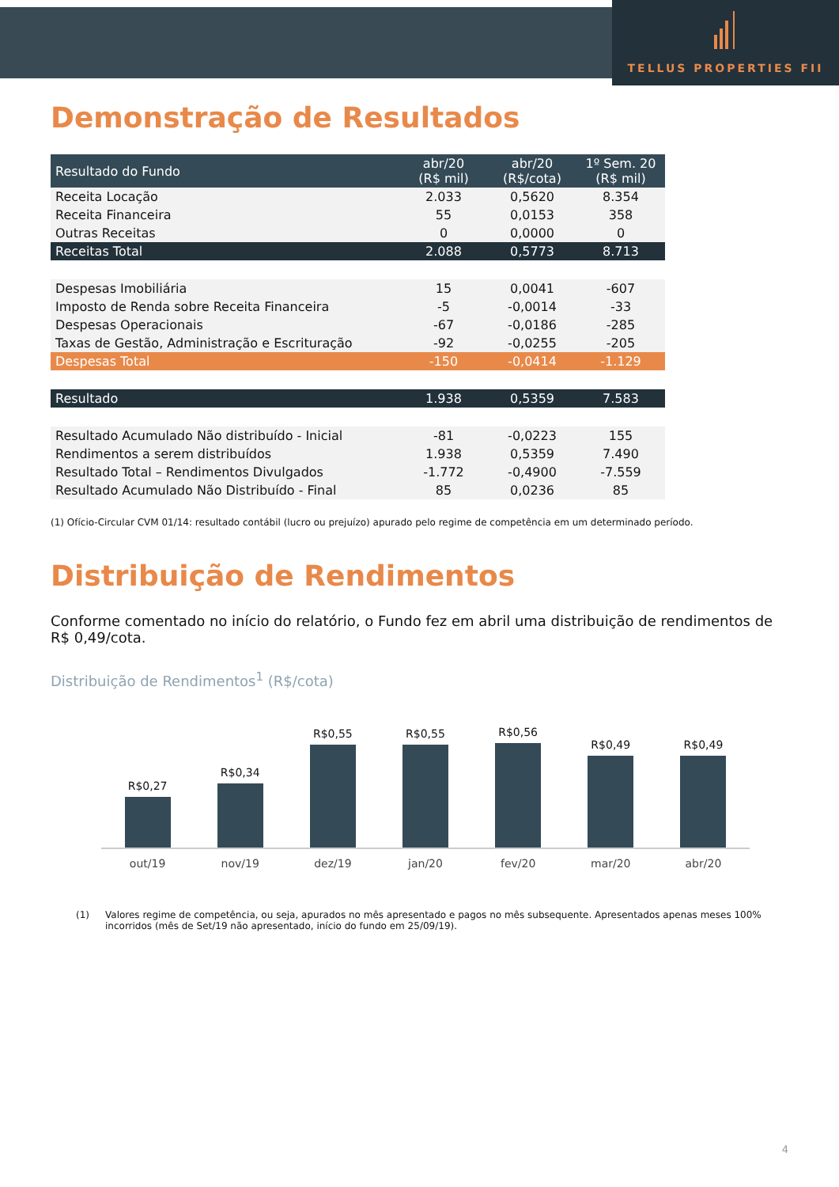TELLUS PROPERTIES FII
Demonstração de Resultados
| Resultado do Fundo | abr/20 (R$ mil) | abr/20 (R$/cota) | 1º Sem. 20 (R$ mil) |
| --- | --- | --- | --- |
| Receita Locação | 2.033 | 0,5620 | 8.354 |
| Receita Financeira | 55 | 0,0153 | 358 |
| Outras Receitas | 0 | 0,0000 | 0 |
| Receitas Total | 2.088 | 0,5773 | 8.713 |
| Despesas Imobiliária | 15 | 0,0041 | -607 |
| Imposto de Renda sobre Receita Financeira | -5 | -0,0014 | -33 |
| Despesas Operacionais | -67 | -0,0186 | -285 |
| Taxas de Gestão, Administração e Escrituração | -92 | -0,0255 | -205 |
| Despesas Total | -150 | -0,0414 | -1.129 |
| Resultado | 1.938 | 0,5359 | 7.583 |
| Resultado Acumulado Não distribuído - Inicial | -81 | -0,0223 | 155 |
| Rendimentos a serem distribuídos | 1.938 | 0,5359 | 7.490 |
| Resultado Total – Rendimentos Divulgados | -1.772 | -0,4900 | -7.559 |
| Resultado Acumulado Não Distribuído - Final | 85 | 0,0236 | 85 |
(1) Ofício-Circular CVM 01/14: resultado contábil (lucro ou prejuízo) apurado pelo regime de competência em um determinado período.
Distribuição de Rendimentos
Conforme comentado no início do relatório, o Fundo fez em abril uma distribuição de rendimentos de R$ 0,49/cota.
Distribuição de Rendimentos<sup>1</sup> (R$/cota)
R$0,27
R$0,34
R$0,55
R$0,55
R$0,56
R$0,49
R$0,49
out/19 nov/19 dez/19 jan/20 fev/20 mar/20 abr/20
(1) Valores regime de competência, ou seja, apurados no mês apresentado e pagos no mês subsequente. Apresentados apenas meses 100% incorridos (mês de Set/19 não apresentado, início do fundo em 25/09/19).
4